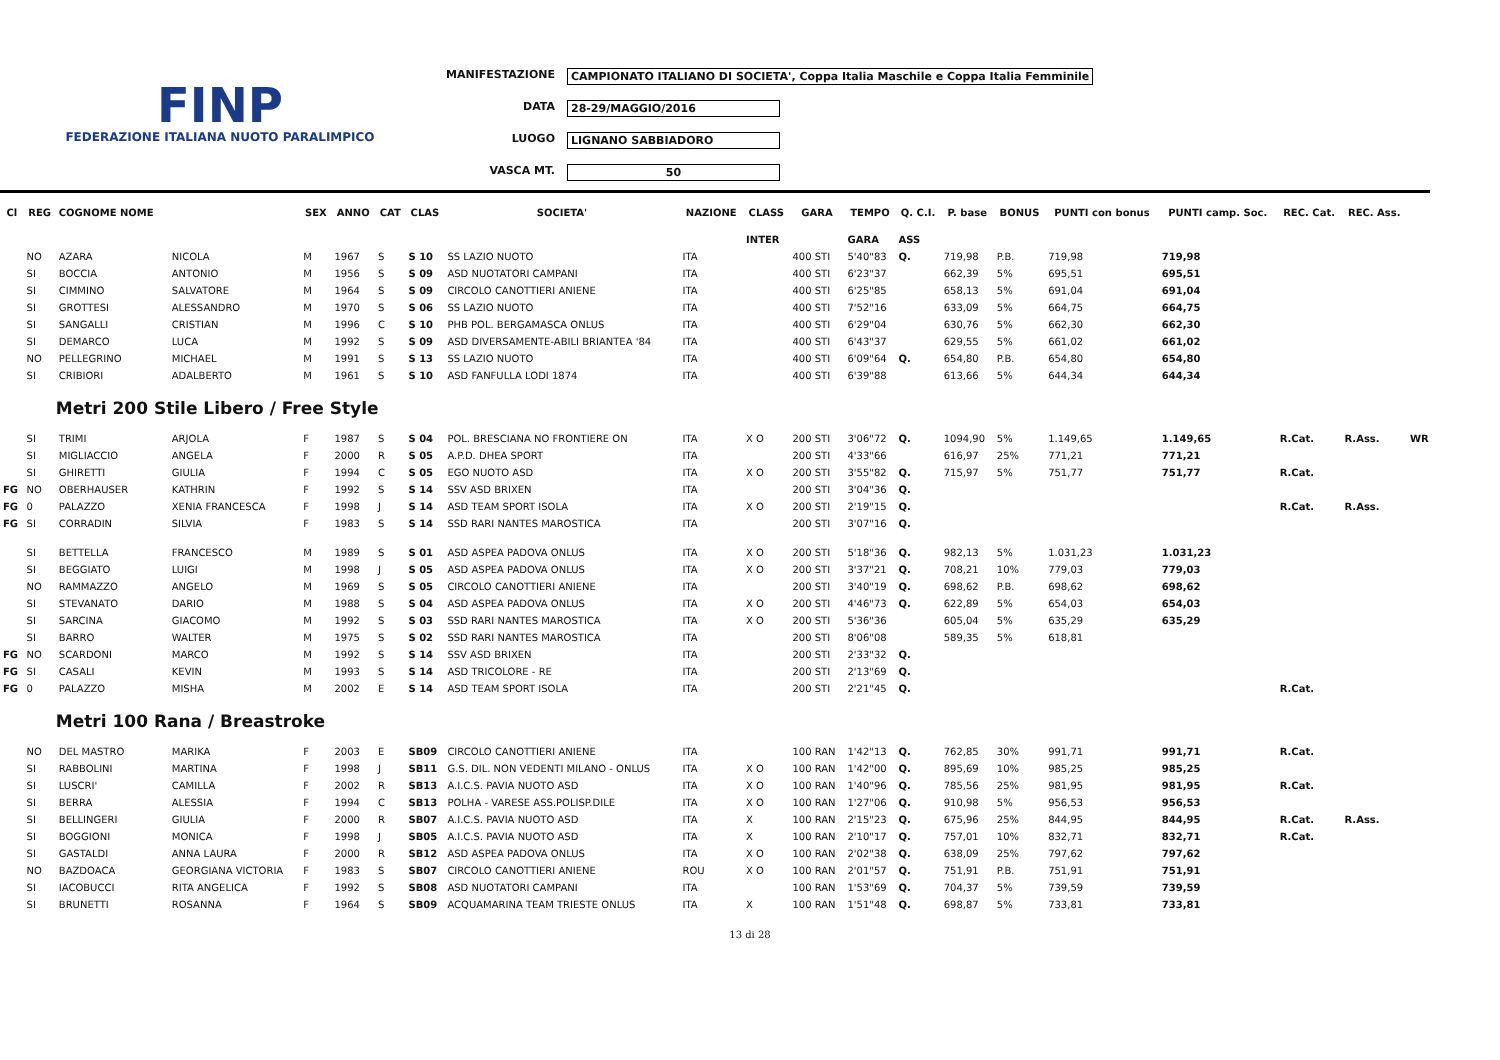FINP
FEDERAZIONE ITALIANA NUOTO PARALIMPICO
MANIFESTAZIONE CAMPIONATO ITALIANO DI SOCIETA', Coppa Italia Maschile e Coppa Italia Femminile
DATA 28-29/MAGGIO/2016
LUOGO LIGNANO SABBIADORO
VASCA MT. 50
| Cl | REG | COGNOME NOME | | SEX | ANNO | CAT | CLAS | SOCIETA' | NAZIONE | CLASS | GARA | TEMPO | Q. C.I. | P. base | BONUS | PUNTI con bonus | PUNTI camp. Soc. | REC. Cat. | REC. Ass. | |
| --- | --- | --- | --- | --- | --- | --- | --- | --- | --- | --- | --- | --- | --- | --- | --- | --- | --- | --- | --- | --- |
| | | | | | | | | | | INTER | | GARA | ASS | | | | | | | |
| | NO | AZARA | NICOLA | M | 1967 | S | S 10 | SS LAZIO NUOTO | ITA | | 400 STI | 5'40"83 | Q. | 719,98 | P.B. | 719,98 | 719,98 | | | |
| | SI | BOCCIA | ANTONIO | M | 1956 | S | S 09 | ASD NUOTATORI CAMPANI | ITA | | 400 STI | 6'23"37 | | 662,39 | 5% | 695,51 | 695,51 | | | |
| | SI | CIMMINO | SALVATORE | M | 1964 | S | S 09 | CIRCOLO CANOTTIERI ANIENE | ITA | | 400 STI | 6'25"85 | | 658,13 | 5% | 691,04 | 691,04 | | | |
| | SI | GROTTESI | ALESSANDRO | M | 1970 | S | S 06 | SS LAZIO NUOTO | ITA | | 400 STI | 7'52"16 | | 633,09 | 5% | 664,75 | 664,75 | | | |
| | SI | SANGALLI | CRISTIAN | M | 1996 | C | S 10 | PHB POL. BERGAMASCA ONLUS | ITA | | 400 STI | 6'29"04 | | 630,76 | 5% | 662,30 | 662,30 | | | |
| | SI | DEMARCO | LUCA | M | 1992 | S | S 09 | ASD DIVERSAMENTE-ABILI BRIANTEA '84 | ITA | | 400 STI | 6'43"37 | | 629,55 | 5% | 661,02 | 661,02 | | | |
| | NO | PELLEGRINO | MICHAEL | M | 1991 | S | S 13 | SS LAZIO NUOTO | ITA | | 400 STI | 6'09"64 | Q. | 654,80 | P.B. | 654,80 | 654,80 | | | |
| | SI | CRIBIORI | ADALBERTO | M | 1961 | S | S 10 | ASD FANFULLA LODI 1874 | ITA | | 400 STI | 6'39"88 | | 613,66 | 5% | 644,34 | 644,34 | | | |
| | | Metri 200 Stile Libero / Free Style | | | | | | | | | | | | | | | | | | |
| | SI | TRIMI | ARJOLA | F | 1987 | S | S 04 | POL. BRESCIANA NO FRONTIERE ON | ITA | X O | 200 STI | 3'06"72 | Q. | 1094,90 | 5% | 1.149,65 | 1.149,65 | R.Cat. | R.Ass. | WR |
| | SI | MIGLIACCIO | ANGELA | F | 2000 | R | S 05 | A.P.D. DHEA SPORT | ITA | | 200 STI | 4'33"66 | | 616,97 | 25% | 771,21 | 771,21 | | | |
| | SI | GHIRETTI | GIULIA | F | 1994 | C | S 05 | EGO NUOTO ASD | ITA | X O | 200 STI | 3'55"82 | Q. | 715,97 | 5% | 751,77 | 751,77 | R.Cat. | | |
| FG | NO | OBERHAUSER | KATHRIN | F | 1992 | S | S 14 | SSV ASD BRIXEN | ITA | | 200 STI | 3'04"36 | Q. | | | | | | | |
| FG | 0 | PALAZZO | XENIA FRANCESCA | F | 1998 | J | S 14 | ASD TEAM SPORT ISOLA | ITA | X O | 200 STI | 2'19"15 | Q. | | | | | R.Cat. | R.Ass. | |
| FG | SI | CORRADIN | SILVIA | F | 1983 | S | S 14 | SSD RARI NANTES MAROSTICA | ITA | | 200 STI | 3'07"16 | Q. | | | | | | | |
| | SI | BETTELLA | FRANCESCO | M | 1989 | S | S 01 | ASD ASPEA PADOVA ONLUS | ITA | X O | 200 STI | 5'18"36 | Q. | 982,13 | 5% | 1.031,23 | 1.031,23 | | | |
| | SI | BEGGIATO | LUIGI | M | 1998 | J | S 05 | ASD ASPEA PADOVA ONLUS | ITA | X O | 200 STI | 3'37"21 | Q. | 708,21 | 10% | 779,03 | 779,03 | | | |
| | NO | RAMMAZZO | ANGELO | M | 1969 | S | S 05 | CIRCOLO CANOTTIERI ANIENE | ITA | | 200 STI | 3'40"19 | Q. | 698,62 | P.B. | 698,62 | 698,62 | | | |
| | SI | STEVANATO | DARIO | M | 1988 | S | S 04 | ASD ASPEA PADOVA ONLUS | ITA | X O | 200 STI | 4'46"73 | Q. | 622,89 | 5% | 654,03 | 654,03 | | | |
| | SI | SARCINA | GIACOMO | M | 1992 | S | S 03 | SSD RARI NANTES MAROSTICA | ITA | X O | 200 STI | 5'36"36 | | 605,04 | 5% | 635,29 | 635,29 | | | |
| | SI | BARRO | WALTER | M | 1975 | S | S 02 | SSD RARI NANTES MAROSTICA | ITA | | 200 STI | 8'06"08 | | 589,35 | 5% | 618,81 | | | | |
| FG | NO | SCARDONI | MARCO | M | 1992 | S | S 14 | SSV ASD BRIXEN | ITA | | 200 STI | 2'33"32 | Q. | | | | | | | |
| FG | SI | CASALI | KEVIN | M | 1993 | S | S 14 | ASD TRICOLORE - RE | ITA | | 200 STI | 2'13"69 | Q. | | | | | | | |
| FG | 0 | PALAZZO | MISHA | M | 2002 | E | S 14 | ASD TEAM SPORT ISOLA | ITA | | 200 STI | 2'21"45 | Q. | | | | | R.Cat. | | |
| | | Metri 100 Rana / Breastroke | | | | | | | | | | | | | | | | | | |
| | NO | DEL MASTRO | MARIKA | F | 2003 | E | SB09 | CIRCOLO CANOTTIERI ANIENE | ITA | | 100 RAN | 1'42"13 | Q. | 762,85 | 30% | 991,71 | 991,71 | R.Cat. | | |
| | SI | RABBOLINI | MARTINA | F | 1998 | J | SB11 | G.S. DIL. NON VEDENTI MILANO - ONLUS | ITA | X O | 100 RAN | 1'42"00 | Q. | 895,69 | 10% | 985,25 | 985,25 | | | |
| | SI | LUSCRI' | CAMILLA | F | 2002 | R | SB13 | A.I.C.S. PAVIA NUOTO ASD | ITA | X O | 100 RAN | 1'40"96 | Q. | 785,56 | 25% | 981,95 | 981,95 | R.Cat. | | |
| | SI | BERRA | ALESSIA | F | 1994 | C | SB13 | POLHA - VARESE ASS.POLISP.DILE | ITA | X O | 100 RAN | 1'27"06 | Q. | 910,98 | 5% | 956,53 | 956,53 | | | |
| | SI | BELLINGERI | GIULIA | F | 2000 | R | SB07 | A.I.C.S. PAVIA NUOTO ASD | ITA | X | 100 RAN | 2'15"23 | Q. | 675,96 | 25% | 844,95 | 844,95 | R.Cat. | R.Ass. | |
| | SI | BOGGIONI | MONICA | F | 1998 | J | SB05 | A.I.C.S. PAVIA NUOTO ASD | ITA | X | 100 RAN | 2'10"17 | Q. | 757,01 | 10% | 832,71 | 832,71 | R.Cat. | | |
| | SI | GASTALDI | ANNA LAURA | F | 2000 | R | SB12 | ASD ASPEA PADOVA ONLUS | ITA | X O | 100 RAN | 2'02"38 | Q. | 638,09 | 25% | 797,62 | 797,62 | | | |
| | NO | BAZDOACA | GEORGIANA VICTORIA | F | 1983 | S | SB07 | CIRCOLO CANOTTIERI ANIENE | ROU | X O | 100 RAN | 2'01"57 | Q. | 751,91 | P.B. | 751,91 | 751,91 | | | |
| | SI | IACOBUCCI | RITA ANGELICA | F | 1992 | S | SB08 | ASD NUOTATORI CAMPANI | ITA | | 100 RAN | 1'53"69 | Q. | 704,37 | 5% | 739,59 | 739,59 | | | |
| | SI | BRUNETTI | ROSANNA | F | 1964 | S | SB09 | ACQUAMARINA TEAM TRIESTE ONLUS | ITA | X | 100 RAN | 1'51"48 | Q. | 698,87 | 5% | 733,81 | 733,81 | | | |
13 di 28